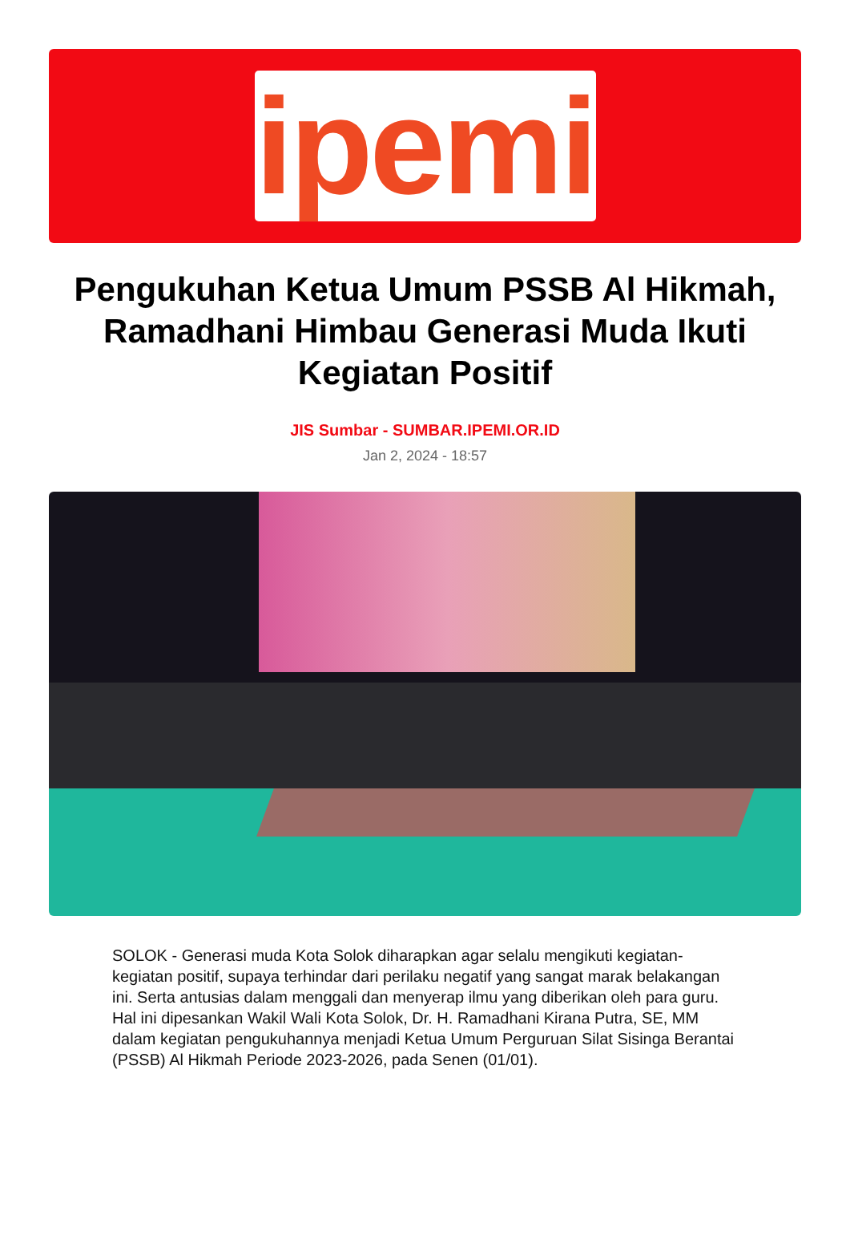ipemi
Pengukuhan Ketua Umum PSSB Al Hikmah, Ramadhani Himbau Generasi Muda Ikuti Kegiatan Positif
JIS Sumbar - SUMBAR.IPEMI.OR.ID
Jan 2, 2024 - 18:57
SOLOK - Generasi muda Kota Solok diharapkan agar selalu mengikuti kegiatan-kegiatan positif, supaya terhindar dari perilaku negatif yang sangat marak belakangan ini. Serta antusias dalam menggali dan menyerap ilmu yang diberikan oleh para guru. Hal ini dipesankan Wakil Wali Kota Solok, Dr. H. Ramadhani Kirana Putra, SE, MM dalam kegiatan pengukuhannya menjadi Ketua Umum Perguruan Silat Sisinga Berantai (PSSB) Al Hikmah Periode 2023-2026, pada Senen (01/01).